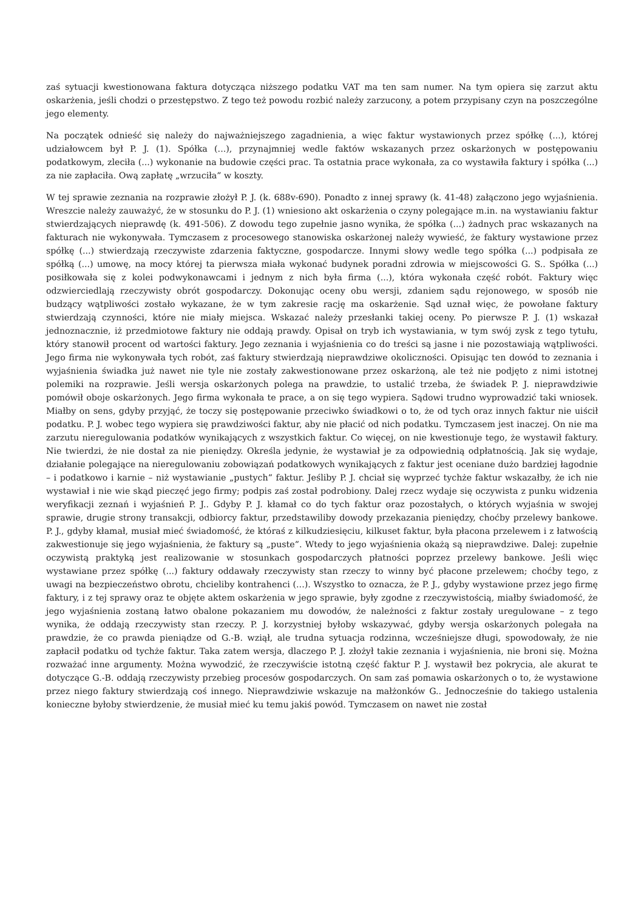zaś sytuacji kwestionowana faktura dotycząca niższego podatku VAT ma ten sam numer. Na tym opiera się zarzut aktu oskarżenia, jeśli chodzi o przestępstwo. Z tego też powodu rozbić należy zarzucony, a potem przypisany czyn na poszczególne jego elementy.
Na początek odnieść się należy do najważniejszego zagadnienia, a więc faktur wystawionych przez spółkę (...), której udziałowcem był P. J. (1). Spółka (...), przynajmniej wedle faktów wskazanych przez oskarżonych w postępowaniu podatkowym, zleciła (...) wykonanie na budowie części prac. Ta ostatnia prace wykonała, za co wystawiła faktury i spółka (...) za nie zapłaciła. Ową zapłatę „wrzuciła” w koszty.
W tej sprawie zeznania na rozprawie złożył P. J. (k. 688v-690). Ponadto z innej sprawy (k. 41-48) załączono jego wyjaśnienia. Wreszcie należy zauważyć, że w stosunku do P. J. (1) wniesiono akt oskarżenia o czyny polegające m.in. na wystawianiu faktur stwierdzających nieprawdę (k. 491-506). Z dowodu tego zupełnie jasno wynika, że spółka (...) żadnych prac wskazanych na fakturach nie wykonywała. Tymczasem z procesowego stanowiska oskarżonej należy wywieść, że faktury wystawione przez spółkę (...) stwierdzają rzeczywiste zdarzenia faktyczne, gospodarcze. Innymi słowy wedle tego spółka (...) podpisała ze spółką (...) umowę, na mocy której ta pierwsza miała wykonać budynek poradni zdrowia w miejscowości G. S.. Spółka (...) posiłkowała się z kolei podwykonawcami i jednym z nich była firma (...), która wykonała część robót. Faktury więc odzwierciedlają rzeczywisty obrót gospodarczy. Dokonując oceny obu wersji, zdaniem sądu rejonowego, w sposób nie budzący wątpliwości zostało wykazane, że w tym zakresie rację ma oskarżenie. Sąd uznał więc, że powołane faktury stwierdzają czynności, które nie miały miejsca. Wskazać należy przesłanki takiej oceny. Po pierwsze P. J. (1) wskazał jednoznacznie, iż przedmiotowe faktury nie oddają prawdy. Opisał on tryb ich wystawiania, w tym swój zysk z tego tytułu, który stanowił procent od wartości faktury. Jego zeznania i wyjaśnienia co do treści są jasne i nie pozostawiają wątpliwości. Jego firma nie wykonywała tych robót, zaś faktury stwierdzają nieprawdziwe okoliczności. Opisując ten dowód to zeznania i wyjaśnienia świadka już nawet nie tyle nie zostały zakwestionowane przez oskarżoną, ale też nie podjęto z nimi istotnej polemiki na rozprawie. Jeśli wersja oskarżonych polega na prawdzie, to ustalić trzeba, że świadek P. J. nieprawdziwie pomówił oboje oskarżonych. Jego firma wykonała te prace, a on się tego wypiera. Sądowi trudno wyprowadzić taki wniosek. Miałby on sens, gdyby przyjąć, że toczy się postępowanie przeciwko świadkowi o to, że od tych oraz innych faktur nie uiścił podatku. P. J. wobec tego wypiera się prawdziwości faktur, aby nie płacić od nich podatku. Tymczasem jest inaczej. On nie ma zarzutu nieregulowania podatków wynikających z wszystkich faktur. Co więcej, on nie kwestionuje tego, że wystawił faktury. Nie twierdzi, że nie dostał za nie pieniędzy. Określa jedynie, że wystawiał je za odpowiednią odpłatnością. Jak się wydaje, działanie polegające na nieregulowaniu zobowiązań podatkowych wynikających z faktur jest oceniane dużo bardziej łagodnie – i podatkowo i karnie – niż wystawianie „pustych” faktur. Jeśliby P. J. chciał się wyprzeć tychże faktur wskazałby, że ich nie wystawiał i nie wie skąd pieczęć jego firmy; podpis zaś został podrobiony. Dalej rzecz wydaje się oczywista z punku widzenia weryfikacji zeznań i wyjaśnień P. J.. Gdyby P. J. kłamał co do tych faktur oraz pozostałych, o których wyjaśnia w swojej sprawie, drugie strony transakcji, odbiorcy faktur, przedstawiliby dowody przekazania pieniędzy, choćby przelewy bankowe. P. J., gdyby kłamał, musiał mieć świadomość, że któraś z kilkudziesięciu, kilkuset faktur, była płacona przelewem i z łatwością zakwestionuje się jego wyjaśnienia, że faktury są „puste”. Wtedy to jego wyjaśnienia okażą są nieprawdziwe. Dalej: zupełnie oczywistą praktyką jest realizowanie w stosunkach gospodarczych płatności poprzez przelewy bankowe. Jeśli więc wystawiane przez spółkę (...) faktury oddawały rzeczywisty stan rzeczy to winny być płacone przelewem; choćby tego, z uwagi na bezpieczeństwo obrotu, chcieliby kontrahenci (...). Wszystko to oznacza, że P. J., gdyby wystawione przez jego firmę faktury, i z tej sprawy oraz te objęte aktem oskarżenia w jego sprawie, były zgodne z rzeczywistością, miałby świadomość, że jego wyjaśnienia zostaną łatwo obalone pokazaniem mu dowodów, że należności z faktur zostały uregulowane – z tego wynika, że oddają rzeczywisty stan rzeczy. P. J. korzystniej byłoby wskazywać, gdyby wersja oskarżonych polegała na prawdzie, że co prawda pieniądze od G.-B. wziął, ale trudna sytuacja rodzinna, wcześniejsze długi, spowodowały, że nie zapłacił podatku od tychże faktur. Taka zatem wersja, dlaczego P. J. złożył takie zeznania i wyjaśnienia, nie broni się. Można rozważać inne argumenty. Można wywodzić, że rzeczywiście istotną część faktur P. J. wystawił bez pokrycia, ale akurat te dotyczące G.-B. oddają rzeczywisty przebieg procesów gospodarczych. On sam zaś pomawia oskarżonych o to, że wystawione przez niego faktury stwierdzają coś innego. Nieprawdziwie wskazuje na małżonków G.. Jednocześnie do takiego ustalenia konieczne byłoby stwierdzenie, że musiał mieć ku temu jakiś powód. Tymczasem on nawet nie został